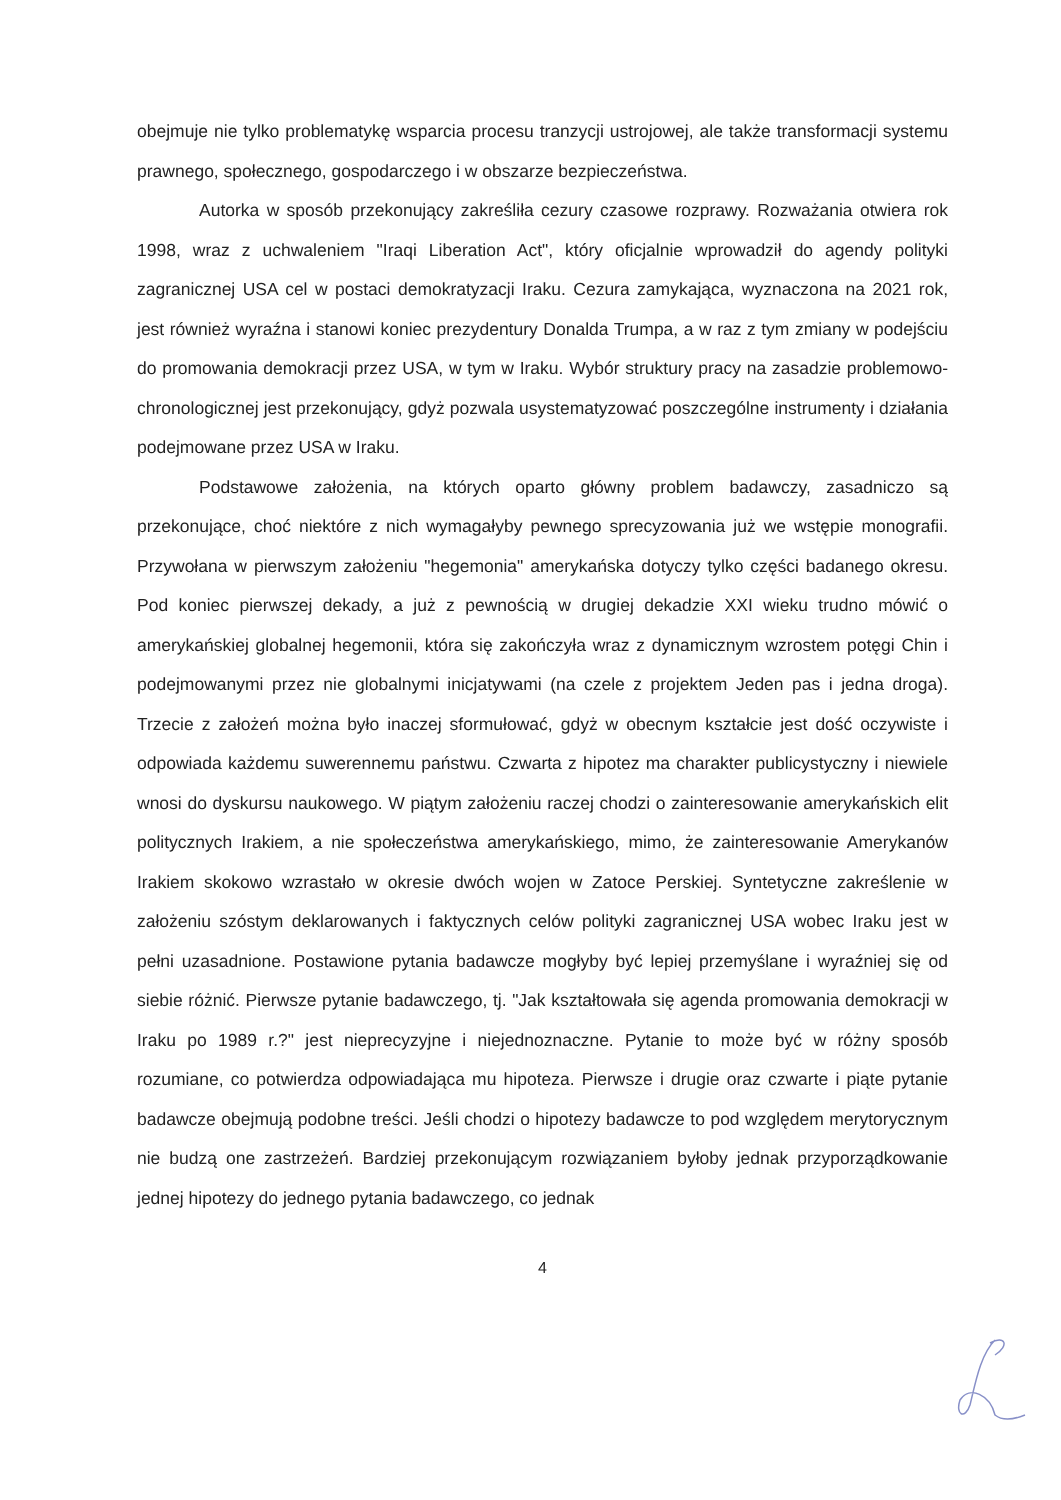obejmuje nie tylko problematykę wsparcia procesu tranzycji ustrojowej, ale także transformacji systemu prawnego, społecznego, gospodarczego i w obszarze bezpieczeństwa.
Autorka w sposób przekonujący zakreśliła cezury czasowe rozprawy. Rozważania otwiera rok 1998, wraz z uchwaleniem "Iraqi Liberation Act", który oficjalnie wprowadził do agendy polityki zagranicznej USA cel w postaci demokratyzacji Iraku. Cezura zamykająca, wyznaczona na 2021 rok, jest również wyraźna i stanowi koniec prezydentury Donalda Trumpa, a w raz z tym zmiany w podejściu do promowania demokracji przez USA, w tym w Iraku. Wybór struktury pracy na zasadzie problemowo-chronologicznej jest przekonujący, gdyż pozwala usystematyzować poszczególne instrumenty i działania podejmowane przez USA w Iraku.
Podstawowe założenia, na których oparto główny problem badawczy, zasadniczo są przekonujące, choć niektóre z nich wymagałyby pewnego sprecyzowania już we wstępie monografii. Przywołana w pierwszym założeniu "hegemonia" amerykańska dotyczy tylko części badanego okresu. Pod koniec pierwszej dekady, a już z pewnością w drugiej dekadzie XXI wieku trudno mówić o amerykańskiej globalnej hegemonii, która się zakończyła wraz z dynamicznym wzrostem potęgi Chin i podejmowanymi przez nie globalnymi inicjatywami (na czele z projektem Jeden pas i jedna droga). Trzecie z założeń można było inaczej sformułować, gdyż w obecnym kształcie jest dość oczywiste i odpowiada każdemu suwerennemu państwu. Czwarta z hipotez ma charakter publicystyczny i niewiele wnosi do dyskursu naukowego. W piątym założeniu raczej chodzi o zainteresowanie amerykańskich elit politycznych Irakiem, a nie społeczeństwa amerykańskiego, mimo, że zainteresowanie Amerykanów Irakiem skokowo wzrastało w okresie dwóch wojen w Zatoce Perskiej. Syntetyczne zakreślenie w założeniu szóstym deklarowanych i faktycznych celów polityki zagranicznej USA wobec Iraku jest w pełni uzasadnione. Postawione pytania badawcze mogłyby być lepiej przemyślane i wyraźniej się od siebie różnić. Pierwsze pytanie badawczego, tj. "Jak kształtowała się agenda promowania demokracji w Iraku po 1989 r.?" jest nieprecyzyjne i niejednoznaczne. Pytanie to może być w różny sposób rozumiane, co potwierdza odpowiadająca mu hipoteza. Pierwsze i drugie oraz czwarte i piąte pytanie badawcze obejmują podobne treści. Jeśli chodzi o hipotezy badawcze to pod względem merytorycznym nie budzą one zastrzeżeń. Bardziej przekonującym rozwiązaniem byłoby jednak przyporządkowanie jednej hipotezy do jednego pytania badawczego, co jednak
4